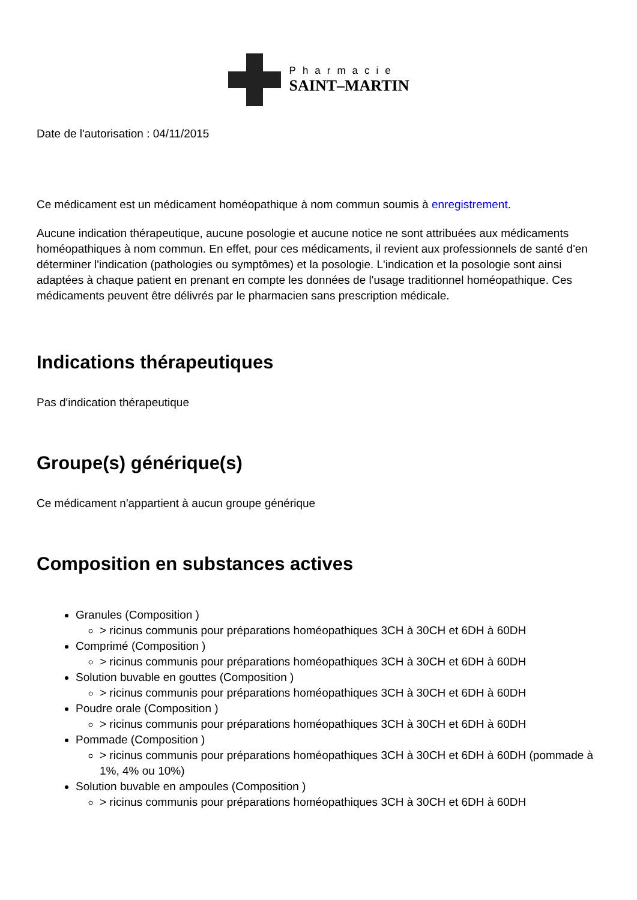Pharmacie
SAINT–MARTIN
Date de l'autorisation : 04/11/2015
Ce médicament est un médicament homéopathique à nom commun soumis à enregistrement.
Aucune indication thérapeutique, aucune posologie et aucune notice ne sont attribuées aux médicaments homéopathiques à nom commun. En effet, pour ces médicaments, il revient aux professionnels de santé d'en déterminer l'indication (pathologies ou symptômes) et la posologie. L'indication et la posologie sont ainsi adaptées à chaque patient en prenant en compte les données de l'usage traditionnel homéopathique. Ces médicaments peuvent être délivrés par le pharmacien sans prescription médicale.
Indications thérapeutiques
Pas d'indication thérapeutique
Groupe(s) générique(s)
Ce médicament n'appartient à aucun groupe générique
Composition en substances actives
Granules (Composition )
> ricinus communis pour préparations homéopathiques 3CH à 30CH et 6DH à 60DH
Comprimé (Composition )
> ricinus communis pour préparations homéopathiques 3CH à 30CH et 6DH à 60DH
Solution buvable en gouttes (Composition )
> ricinus communis pour préparations homéopathiques 3CH à 30CH et 6DH à 60DH
Poudre orale (Composition )
> ricinus communis pour préparations homéopathiques 3CH à 30CH et 6DH à 60DH
Pommade (Composition )
> ricinus communis pour préparations homéopathiques 3CH à 30CH et 6DH à 60DH (pommade à 1%, 4% ou 10%)
Solution buvable en ampoules (Composition )
> ricinus communis pour préparations homéopathiques 3CH à 30CH et 6DH à 60DH